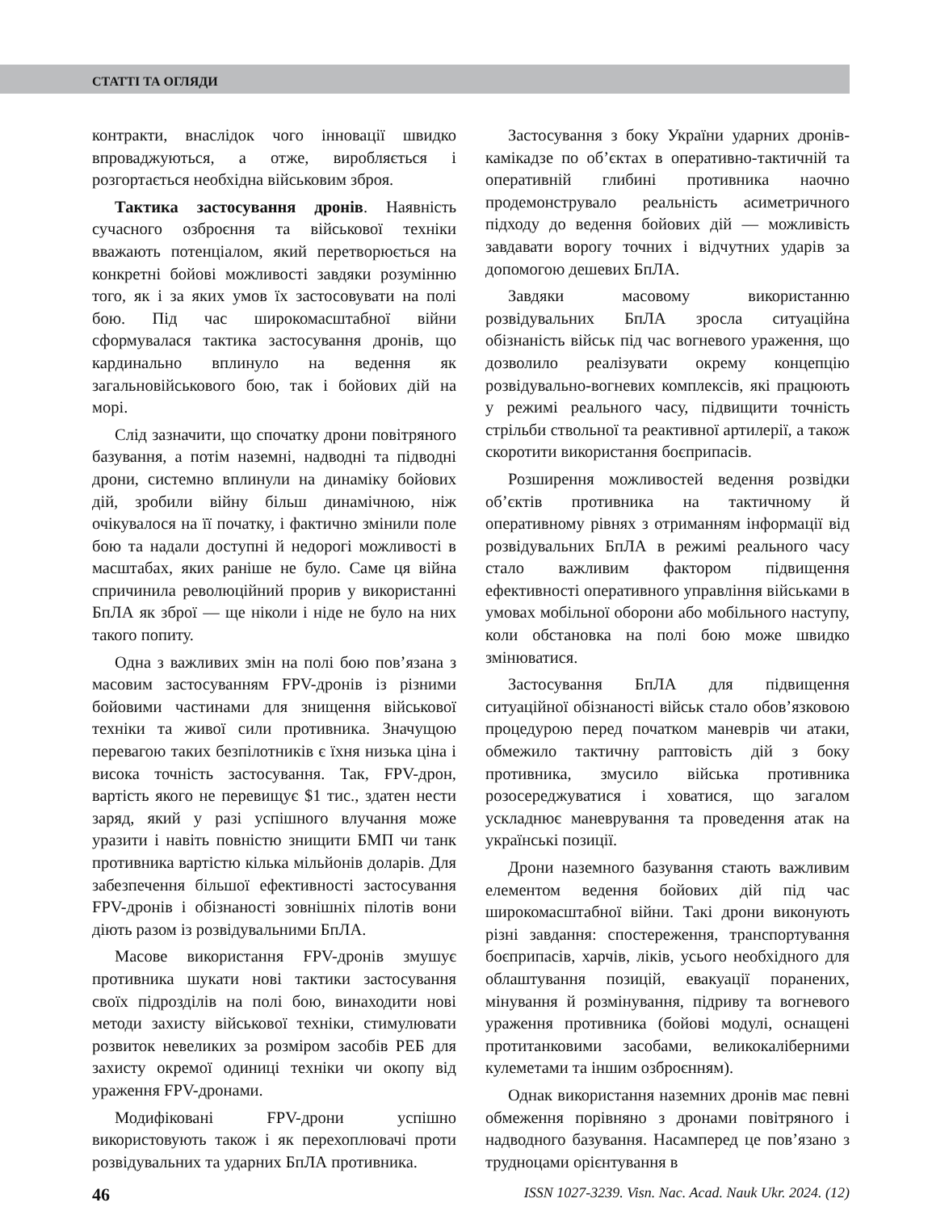СТАТТІ ТА ОГЛЯДИ
контракти, внаслідок чого інновації швидко впроваджуються, а отже, виробляється і розгортається необхідна військовим зброя.
Тактика застосування дронів. Наявність сучасного озброєння та військової техніки вважають потенціалом, який перетворюється на конкретні бойові можливості завдяки розумінню того, як і за яких умов їх застосовувати на полі бою. Під час широкомасштабної війни сформувалася тактика застосування дронів, що кардинально вплинуло на ведення як загальновійськового бою, так і бойових дій на морі.
Слід зазначити, що спочатку дрони повітряного базування, а потім наземні, надводні та підводні дрони, системно вплинули на динаміку бойових дій, зробили війну більш динамічною, ніж очікувалося на її початку, і фактично змінили поле бою та надали доступні й недорогі можливості в масштабах, яких раніше не було. Саме ця війна спричинила революційний прорив у використанні БпЛА як зброї — ще ніколи і ніде не було на них такого попиту.
Одна з важливих змін на полі бою пов’язана з масовим застосуванням FPV-дронів із різними бойовими частинами для знищення військової техніки та живої сили противника. Значущою перевагою таких безпілотників є їхня низька ціна і висока точність застосування. Так, FPV-дрон, вартість якого не перевищує $1 тис., здатен нести заряд, який у разі успішного влучання може уразити і навіть повністю знищити БМП чи танк противника вартістю кілька мільйонів доларів. Для забезпечення більшої ефективності застосування FPV-дронів і обізнаності зовнішніх пілотів вони діють разом із розвідувальними БпЛА.
Масове використання FPV-дронів змушує противника шукати нові тактики застосування своїх підрозділів на полі бою, винаходити нові методи захисту військової техніки, стимулювати розвиток невеликих за розміром засобів РЕБ для захисту окремої одиниці техніки чи окопу від ураження FPV-дронами.
Модифіковані FPV-дрони успішно використовують також і як перехоплювачі проти розвідувальних та ударних БпЛА противника.
Застосування з боку України ударних дронів-камікадзе по об’єктах в оперативно-тактичній та оперативній глибині противника наочно продемонструвало реальність асиметричного підходу до ведення бойових дій — можливість завдавати ворогу точних і відчутних ударів за допомогою дешевих БпЛА.
Завдяки масовому використанню розвідувальних БпЛА зросла ситуаційна обізнаність військ під час вогневого ураження, що дозволило реалізувати окрему концепцію розвідувально-вогневих комплексів, які працюють у режимі реального часу, підвищити точність стрільби ствольної та реактивної артилерії, а також скоротити використання боєприпасів.
Розширення можливостей ведення розвідки об’єктів противника на тактичному й оперативному рівнях з отриманням інформації від розвідувальних БпЛА в режимі реального часу стало важливим фактором підвищення ефективності оперативного управління військами в умовах мобільної оборони або мобільного наступу, коли обстановка на полі бою може швидко змінюватися.
Застосування БпЛА для підвищення ситуаційної обізнаності військ стало обов’язковою процедурою перед початком маневрів чи атаки, обмежило тактичну раптовість дій з боку противника, змусило війська противника розосереджуватися і ховатися, що загалом ускладнює маневрування та проведення атак на українські позиції.
Дрони наземного базування стають важливим елементом ведення бойових дій під час широкомасштабної війни. Такі дрони виконують різні завдання: спостереження, транспортування боєприпасів, харчів, ліків, усього необхідного для облаштування позицій, евакуації поранених, мінування й розмінування, підриву та вогневого ураження противника (бойові модулі, оснащені протитанковими засобами, великокаліберними кулеметами та іншим озброєнням).
Однак використання наземних дронів має певні обмеження порівняно з дронами повітряного і надводного базування. Насамперед це пов’язано з трудноцами орієнтування в
46 ISSN 1027-3239. Visn. Nac. Acad. Nauk Ukr. 2024. (12)